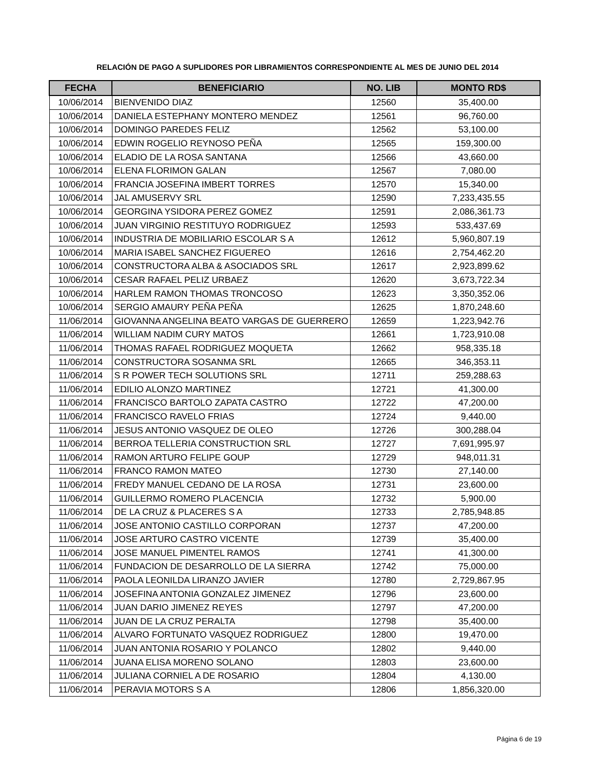RELACIÓN DE PAGO A SUPLIDORES POR LIBRAMIENTOS CORRESPONDIENTE AL MES DE JUNIO DEL 2014
| FECHA | BENEFICIARIO | NO. LIB | MONTO RD$ |
| --- | --- | --- | --- |
| 10/06/2014 | BIENVENIDO DIAZ | 12560 | 35,400.00 |
| 10/06/2014 | DANIELA ESTEPHANY MONTERO MENDEZ | 12561 | 96,760.00 |
| 10/06/2014 | DOMINGO PAREDES FELIZ | 12562 | 53,100.00 |
| 10/06/2014 | EDWIN ROGELIO REYNOSO PEÑA | 12565 | 159,300.00 |
| 10/06/2014 | ELADIO DE LA ROSA SANTANA | 12566 | 43,660.00 |
| 10/06/2014 | ELENA FLORIMON GALAN | 12567 | 7,080.00 |
| 10/06/2014 | FRANCIA JOSEFINA IMBERT TORRES | 12570 | 15,340.00 |
| 10/06/2014 | JAL AMUSERVY SRL | 12590 | 7,233,435.55 |
| 10/06/2014 | GEORGINA YSIDORA PEREZ GOMEZ | 12591 | 2,086,361.73 |
| 10/06/2014 | JUAN VIRGINIO RESTITUYO RODRIGUEZ | 12593 | 533,437.69 |
| 10/06/2014 | INDUSTRIA DE MOBILIARIO ESCOLAR S A | 12612 | 5,960,807.19 |
| 10/06/2014 | MARIA ISABEL SANCHEZ FIGUEREO | 12616 | 2,754,462.20 |
| 10/06/2014 | CONSTRUCTORA ALBA & ASOCIADOS SRL | 12617 | 2,923,899.62 |
| 10/06/2014 | CESAR RAFAEL PELIZ URBAEZ | 12620 | 3,673,722.34 |
| 10/06/2014 | HARLEM RAMON THOMAS TRONCOSO | 12623 | 3,350,352.06 |
| 10/06/2014 | SERGIO AMAURY PEÑA PEÑA | 12625 | 1,870,248.60 |
| 11/06/2014 | GIOVANNA ANGELINA BEATO VARGAS DE GUERRERO | 12659 | 1,223,942.76 |
| 11/06/2014 | WILLIAM NADIM CURY MATOS | 12661 | 1,723,910.08 |
| 11/06/2014 | THOMAS RAFAEL RODRIGUEZ MOQUETA | 12662 | 958,335.18 |
| 11/06/2014 | CONSTRUCTORA SOSANMA SRL | 12665 | 346,353.11 |
| 11/06/2014 | S R POWER TECH SOLUTIONS SRL | 12711 | 259,288.63 |
| 11/06/2014 | EDILIO ALONZO MARTINEZ | 12721 | 41,300.00 |
| 11/06/2014 | FRANCISCO BARTOLO ZAPATA CASTRO | 12722 | 47,200.00 |
| 11/06/2014 | FRANCISCO RAVELO FRIAS | 12724 | 9,440.00 |
| 11/06/2014 | JESUS ANTONIO VASQUEZ DE OLEO | 12726 | 300,288.04 |
| 11/06/2014 | BERROA TELLERIA CONSTRUCTION SRL | 12727 | 7,691,995.97 |
| 11/06/2014 | RAMON ARTURO FELIPE GOUP | 12729 | 948,011.31 |
| 11/06/2014 | FRANCO RAMON MATEO | 12730 | 27,140.00 |
| 11/06/2014 | FREDY MANUEL CEDANO DE LA ROSA | 12731 | 23,600.00 |
| 11/06/2014 | GUILLERMO ROMERO PLACENCIA | 12732 | 5,900.00 |
| 11/06/2014 | DE LA CRUZ & PLACERES S A | 12733 | 2,785,948.85 |
| 11/06/2014 | JOSE ANTONIO CASTILLO CORPORAN | 12737 | 47,200.00 |
| 11/06/2014 | JOSE ARTURO CASTRO VICENTE | 12739 | 35,400.00 |
| 11/06/2014 | JOSE MANUEL PIMENTEL RAMOS | 12741 | 41,300.00 |
| 11/06/2014 | FUNDACION DE DESARROLLO DE LA SIERRA | 12742 | 75,000.00 |
| 11/06/2014 | PAOLA LEONILDA LIRANZO JAVIER | 12780 | 2,729,867.95 |
| 11/06/2014 | JOSEFINA ANTONIA GONZALEZ JIMENEZ | 12796 | 23,600.00 |
| 11/06/2014 | JUAN DARIO JIMENEZ REYES | 12797 | 47,200.00 |
| 11/06/2014 | JUAN DE LA CRUZ PERALTA | 12798 | 35,400.00 |
| 11/06/2014 | ALVARO FORTUNATO VASQUEZ RODRIGUEZ | 12800 | 19,470.00 |
| 11/06/2014 | JUAN ANTONIA ROSARIO Y POLANCO | 12802 | 9,440.00 |
| 11/06/2014 | JUANA ELISA MORENO SOLANO | 12803 | 23,600.00 |
| 11/06/2014 | JULIANA CORNIEL A DE ROSARIO | 12804 | 4,130.00 |
| 11/06/2014 | PERAVIA MOTORS S A | 12806 | 1,856,320.00 |
Página 6 de 19